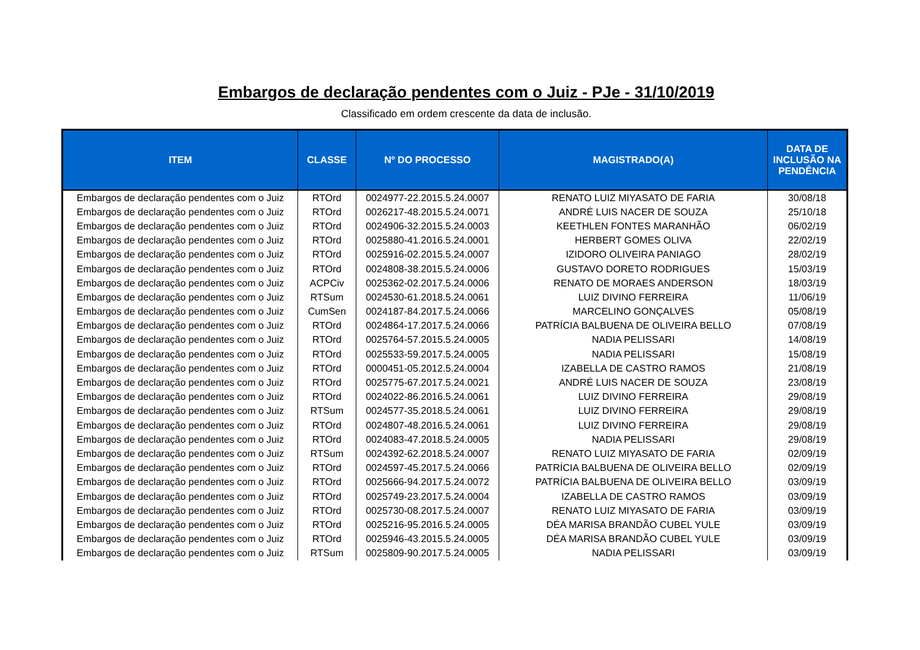Embargos de declaração pendentes com o Juiz - PJe - 31/10/2019
Classificado em ordem crescente da data de inclusão.
| ITEM | CLASSE | Nº DO PROCESSO | MAGISTRADO(A) | DATA DE INCLUSÃO NA PENDÊNCIA |
| --- | --- | --- | --- | --- |
| Embargos de declaração pendentes com o Juiz | RTOrd | 0024977-22.2015.5.24.0007 | RENATO LUIZ MIYASATO DE FARIA | 30/08/18 |
| Embargos de declaração pendentes com o Juiz | RTOrd | 0026217-48.2015.5.24.0071 | ANDRÉ LUIS NACER DE SOUZA | 25/10/18 |
| Embargos de declaração pendentes com o Juiz | RTOrd | 0024906-32.2015.5.24.0003 | KEETHLEN FONTES MARANHÃO | 06/02/19 |
| Embargos de declaração pendentes com o Juiz | RTOrd | 0025880-41.2016.5.24.0001 | HERBERT GOMES OLIVA | 22/02/19 |
| Embargos de declaração pendentes com o Juiz | RTOrd | 0025916-02.2015.5.24.0007 | IZIDORO OLIVEIRA PANIAGO | 28/02/19 |
| Embargos de declaração pendentes com o Juiz | RTOrd | 0024808-38.2015.5.24.0006 | GUSTAVO DORETO RODRIGUES | 15/03/19 |
| Embargos de declaração pendentes com o Juiz | ACPCiv | 0025362-02.2017.5.24.0006 | RENATO DE MORAES ANDERSON | 18/03/19 |
| Embargos de declaração pendentes com o Juiz | RTSum | 0024530-61.2018.5.24.0061 | LUIZ DIVINO FERREIRA | 11/06/19 |
| Embargos de declaração pendentes com o Juiz | CumSen | 0024187-84.2017.5.24.0066 | MARCELINO GONÇALVES | 05/08/19 |
| Embargos de declaração pendentes com o Juiz | RTOrd | 0024864-17.2017.5.24.0066 | PATRÍCIA BALBUENA DE OLIVEIRA BELLO | 07/08/19 |
| Embargos de declaração pendentes com o Juiz | RTOrd | 0025764-57.2015.5.24.0005 | NADIA PELISSARI | 14/08/19 |
| Embargos de declaração pendentes com o Juiz | RTOrd | 0025533-59.2017.5.24.0005 | NADIA PELISSARI | 15/08/19 |
| Embargos de declaração pendentes com o Juiz | RTOrd | 0000451-05.2012.5.24.0004 | IZABELLA DE CASTRO RAMOS | 21/08/19 |
| Embargos de declaração pendentes com o Juiz | RTOrd | 0025775-67.2017.5.24.0021 | ANDRÉ LUIS NACER DE SOUZA | 23/08/19 |
| Embargos de declaração pendentes com o Juiz | RTOrd | 0024022-86.2016.5.24.0061 | LUIZ DIVINO FERREIRA | 29/08/19 |
| Embargos de declaração pendentes com o Juiz | RTSum | 0024577-35.2018.5.24.0061 | LUIZ DIVINO FERREIRA | 29/08/19 |
| Embargos de declaração pendentes com o Juiz | RTOrd | 0024807-48.2016.5.24.0061 | LUIZ DIVINO FERREIRA | 29/08/19 |
| Embargos de declaração pendentes com o Juiz | RTOrd | 0024083-47.2018.5.24.0005 | NADIA PELISSARI | 29/08/19 |
| Embargos de declaração pendentes com o Juiz | RTSum | 0024392-62.2018.5.24.0007 | RENATO LUIZ MIYASATO DE FARIA | 02/09/19 |
| Embargos de declaração pendentes com o Juiz | RTOrd | 0024597-45.2017.5.24.0066 | PATRÍCIA BALBUENA DE OLIVEIRA BELLO | 02/09/19 |
| Embargos de declaração pendentes com o Juiz | RTOrd | 0025666-94.2017.5.24.0072 | PATRÍCIA BALBUENA DE OLIVEIRA BELLO | 03/09/19 |
| Embargos de declaração pendentes com o Juiz | RTOrd | 0025749-23.2017.5.24.0004 | IZABELLA DE CASTRO RAMOS | 03/09/19 |
| Embargos de declaração pendentes com o Juiz | RTOrd | 0025730-08.2017.5.24.0007 | RENATO LUIZ MIYASATO DE FARIA | 03/09/19 |
| Embargos de declaração pendentes com o Juiz | RTOrd | 0025216-95.2016.5.24.0005 | DÉA MARISA BRANDÃO CUBEL YULE | 03/09/19 |
| Embargos de declaração pendentes com o Juiz | RTOrd | 0025946-43.2015.5.24.0005 | DÉA MARISA BRANDÃO CUBEL YULE | 03/09/19 |
| Embargos de declaração pendentes com o Juiz | RTSum | 0025809-90.2017.5.24.0005 | NADIA PELISSARI | 03/09/19 |